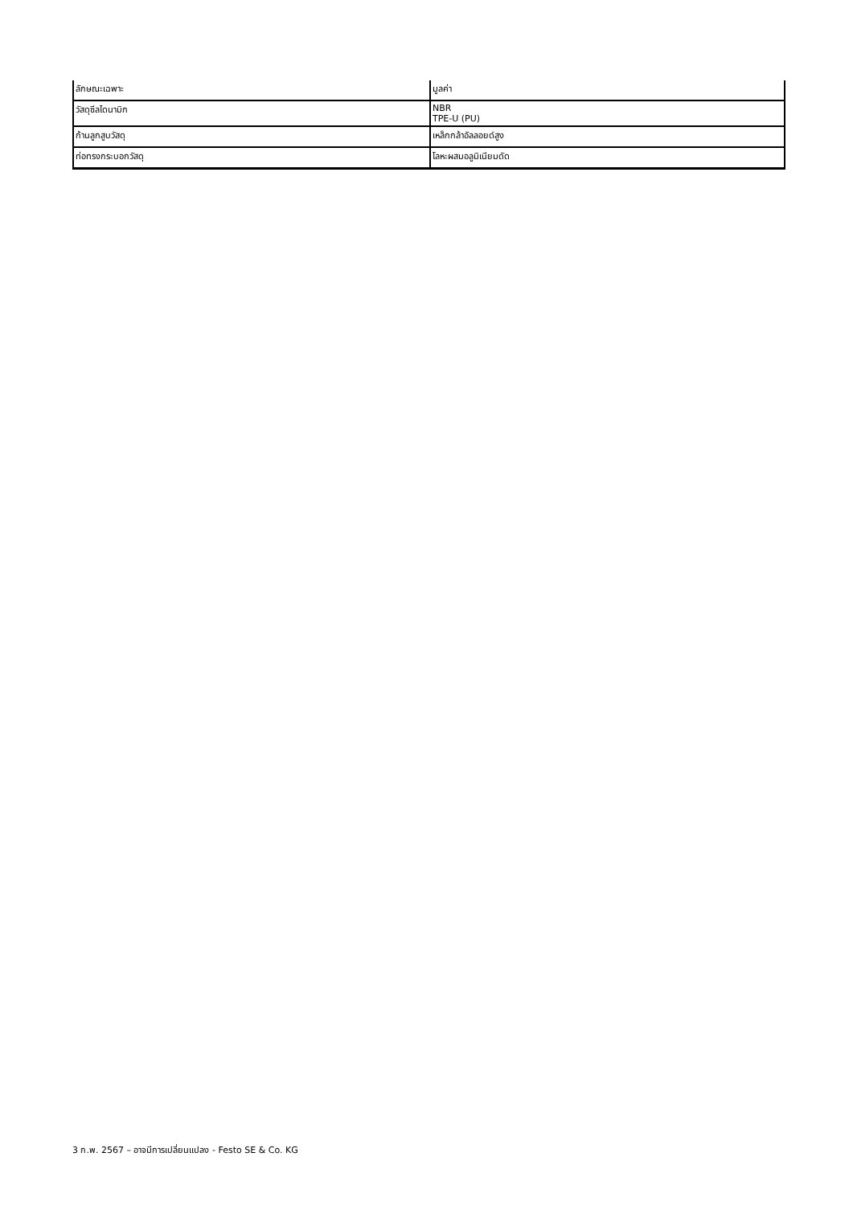| ลักษณะเฉพาะ | มูลค่า |
| วัสดุซีลไดนามิก | NBR TPE-U (PU) |
| ก้านลูกสูบวัสดุ | เหล็กกล้าอัลลอยด์สูง |
| ท่อทรงกระบอกวัสดุ | โลหะผสมอลูมิเนียมดัด |
3 ก.พ. 2567 – อาจมีการเปลี่ยนแปลง - Festo SE & Co. KG